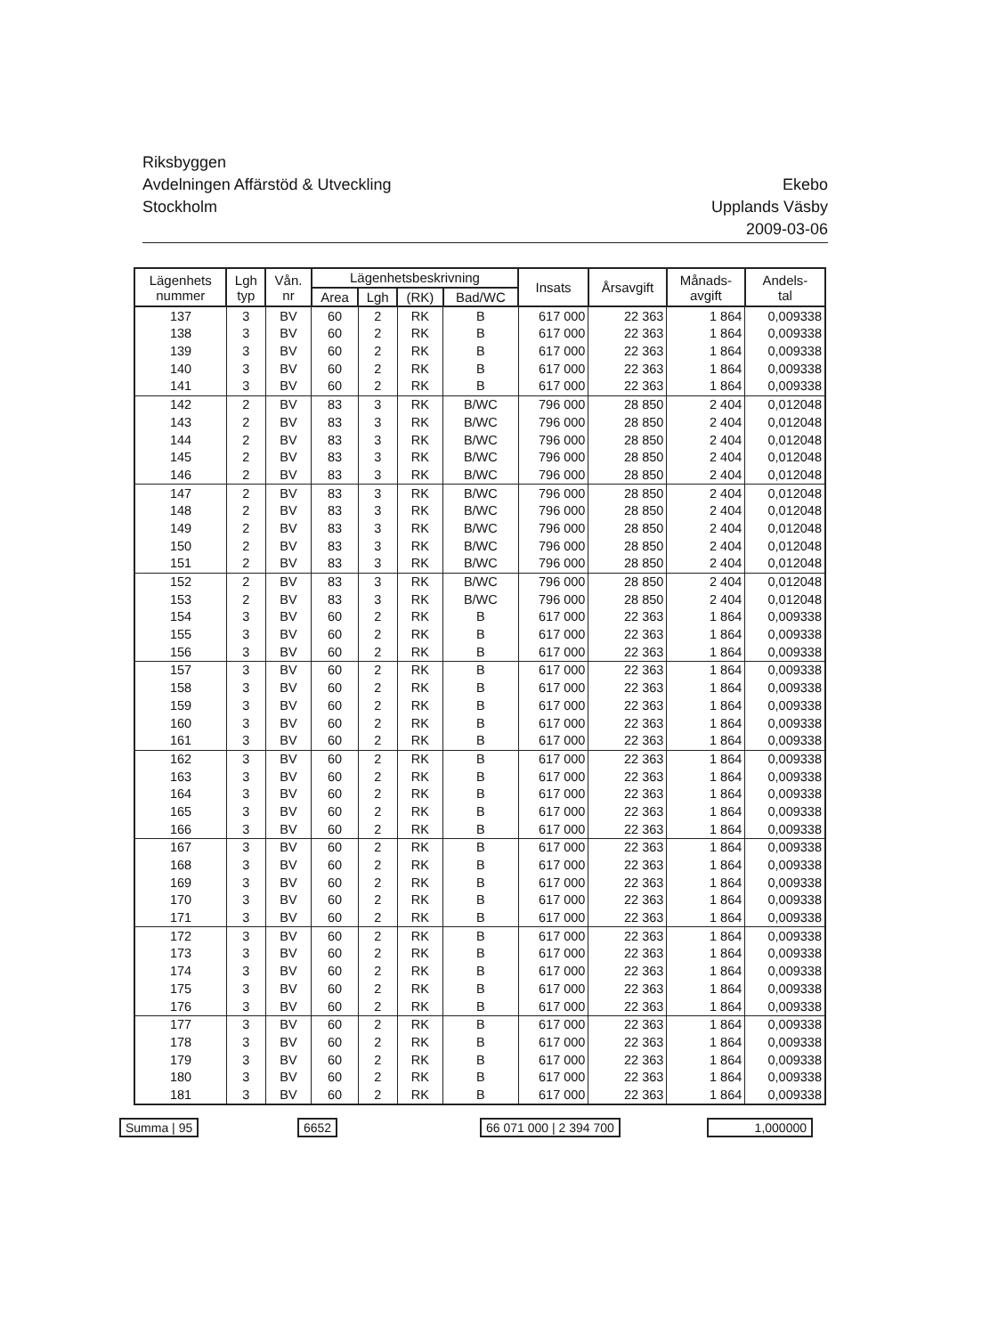Riksbyggen
Avdelningen Affärstöd & Utveckling
Stockholm
Ekebo
Upplands Väsby
2009-03-06
| Lägenhets nummer | Lgh typ | Vån. nr | Lägenhetsbeskrivning | | | | Insats | Årsavgift | Månads- avgift | Andels- tal |
| --- | --- | --- | --- | --- | --- | --- | --- | --- | --- | --- |
| | | | Area | Lgh | (RK) | Bad/WC | | | | |
| 137 | 3 | BV | 60 | 2 | RK | B | 617 000 | 22 363 | 1 864 | 0,009338 |
| 138 | 3 | BV | 60 | 2 | RK | B | 617 000 | 22 363 | 1 864 | 0,009338 |
| 139 | 3 | BV | 60 | 2 | RK | B | 617 000 | 22 363 | 1 864 | 0,009338 |
| 140 | 3 | BV | 60 | 2 | RK | B | 617 000 | 22 363 | 1 864 | 0,009338 |
| 141 | 3 | BV | 60 | 2 | RK | B | 617 000 | 22 363 | 1 864 | 0,009338 |
| 142 | 2 | BV | 83 | 3 | RK | B/WC | 796 000 | 28 850 | 2 404 | 0,012048 |
| 143 | 2 | BV | 83 | 3 | RK | B/WC | 796 000 | 28 850 | 2 404 | 0,012048 |
| 144 | 2 | BV | 83 | 3 | RK | B/WC | 796 000 | 28 850 | 2 404 | 0,012048 |
| 145 | 2 | BV | 83 | 3 | RK | B/WC | 796 000 | 28 850 | 2 404 | 0,012048 |
| 146 | 2 | BV | 83 | 3 | RK | B/WC | 796 000 | 28 850 | 2 404 | 0,012048 |
| 147 | 2 | BV | 83 | 3 | RK | B/WC | 796 000 | 28 850 | 2 404 | 0,012048 |
| 148 | 2 | BV | 83 | 3 | RK | B/WC | 796 000 | 28 850 | 2 404 | 0,012048 |
| 149 | 2 | BV | 83 | 3 | RK | B/WC | 796 000 | 28 850 | 2 404 | 0,012048 |
| 150 | 2 | BV | 83 | 3 | RK | B/WC | 796 000 | 28 850 | 2 404 | 0,012048 |
| 151 | 2 | BV | 83 | 3 | RK | B/WC | 796 000 | 28 850 | 2 404 | 0,012048 |
| 152 | 2 | BV | 83 | 3 | RK | B/WC | 796 000 | 28 850 | 2 404 | 0,012048 |
| 153 | 2 | BV | 83 | 3 | RK | B/WC | 796 000 | 28 850 | 2 404 | 0,012048 |
| 154 | 3 | BV | 60 | 2 | RK | B | 617 000 | 22 363 | 1 864 | 0,009338 |
| 155 | 3 | BV | 60 | 2 | RK | B | 617 000 | 22 363 | 1 864 | 0,009338 |
| 156 | 3 | BV | 60 | 2 | RK | B | 617 000 | 22 363 | 1 864 | 0,009338 |
| 157 | 3 | BV | 60 | 2 | RK | B | 617 000 | 22 363 | 1 864 | 0,009338 |
| 158 | 3 | BV | 60 | 2 | RK | B | 617 000 | 22 363 | 1 864 | 0,009338 |
| 159 | 3 | BV | 60 | 2 | RK | B | 617 000 | 22 363 | 1 864 | 0,009338 |
| 160 | 3 | BV | 60 | 2 | RK | B | 617 000 | 22 363 | 1 864 | 0,009338 |
| 161 | 3 | BV | 60 | 2 | RK | B | 617 000 | 22 363 | 1 864 | 0,009338 |
| 162 | 3 | BV | 60 | 2 | RK | B | 617 000 | 22 363 | 1 864 | 0,009338 |
| 163 | 3 | BV | 60 | 2 | RK | B | 617 000 | 22 363 | 1 864 | 0,009338 |
| 164 | 3 | BV | 60 | 2 | RK | B | 617 000 | 22 363 | 1 864 | 0,009338 |
| 165 | 3 | BV | 60 | 2 | RK | B | 617 000 | 22 363 | 1 864 | 0,009338 |
| 166 | 3 | BV | 60 | 2 | RK | B | 617 000 | 22 363 | 1 864 | 0,009338 |
| 167 | 3 | BV | 60 | 2 | RK | B | 617 000 | 22 363 | 1 864 | 0,009338 |
| 168 | 3 | BV | 60 | 2 | RK | B | 617 000 | 22 363 | 1 864 | 0,009338 |
| 169 | 3 | BV | 60 | 2 | RK | B | 617 000 | 22 363 | 1 864 | 0,009338 |
| 170 | 3 | BV | 60 | 2 | RK | B | 617 000 | 22 363 | 1 864 | 0,009338 |
| 171 | 3 | BV | 60 | 2 | RK | B | 617 000 | 22 363 | 1 864 | 0,009338 |
| 172 | 3 | BV | 60 | 2 | RK | B | 617 000 | 22 363 | 1 864 | 0,009338 |
| 173 | 3 | BV | 60 | 2 | RK | B | 617 000 | 22 363 | 1 864 | 0,009338 |
| 174 | 3 | BV | 60 | 2 | RK | B | 617 000 | 22 363 | 1 864 | 0,009338 |
| 175 | 3 | BV | 60 | 2 | RK | B | 617 000 | 22 363 | 1 864 | 0,009338 |
| 176 | 3 | BV | 60 | 2 | RK | B | 617 000 | 22 363 | 1 864 | 0,009338 |
| 177 | 3 | BV | 60 | 2 | RK | B | 617 000 | 22 363 | 1 864 | 0,009338 |
| 178 | 3 | BV | 60 | 2 | RK | B | 617 000 | 22 363 | 1 864 | 0,009338 |
| 179 | 3 | BV | 60 | 2 | RK | B | 617 000 | 22 363 | 1 864 | 0,009338 |
| 180 | 3 | BV | 60 | 2 | RK | B | 617 000 | 22 363 | 1 864 | 0,009338 |
| 181 | 3 | BV | 60 | 2 | RK | B | 617 000 | 22 363 | 1 864 | 0,009338 |
Summa | 95 6652 66 071 000 | 2 394 700 1,000000